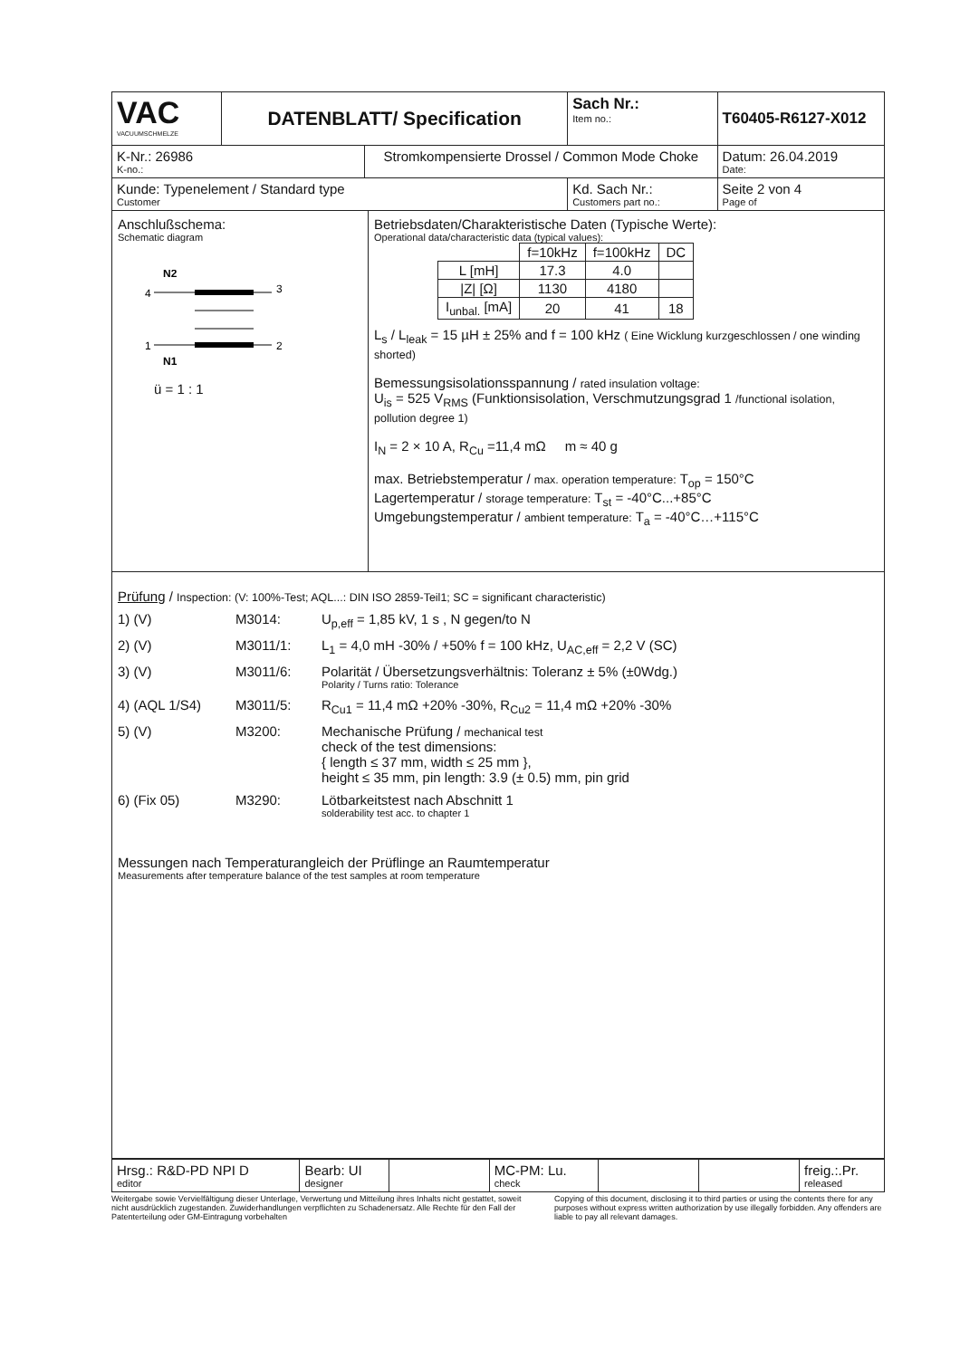| VAC VACUUMSCHMELZE | DATENBLATT/ Specification | | | Sach Nr.: Item no.: | T60405-R6127-X012 | |
| K-Nr.: 26986 K-no.: | | Stromkompensierte Drossel / Common Mode Choke | | | | Datum: 26.04.2019 Date: |
| Kunde: Typenelement / Standard type Customer | | | Kd. Sach Nr.: Customers part no.: | | | Seite 2 von 4 Page of |
Anschlußschema:
Schematic diagram
N2
4
3
1
2
N1
ü = 1 : 1
Betriebsdaten/Charakteristische Daten (Typische Werte):
Operational data/characteristic data (typical values):
| | f=10kHz | f=100kHz | DC |
| L [mH] | 17.3 | 4.0 | |
| /Z/ [Ω] | 1130 | 4180 | |
| I<sub>unbal.</sub> [mA] | 20 | 41 | 18 |
L<sub>s</sub> / L<sub>leak</sub> = 15 µH ± 25% and f = 100 kHz ( Eine Wicklung kurzgeschlossen / one winding shorted)
Bemessungsisolationsspannung / rated insulation voltage:
U<sub>is</sub> = 525 V<sub>RMS</sub> (Funktionsisolation, Verschmutzungsgrad 1 /functional isolation, pollution degree 1)
I<sub>N</sub> = 2 × 10 A, R<sub>Cu</sub> =11,4 mΩ m ≈ 40 g
max. Betriebstemperatur / max. operation temperature: T<sub>op</sub> = 150°C
Lagertemperatur / storage temperature: T<sub>st</sub> = -40°C...+85°C
Umgebungstemperatur / ambient temperature: T<sub>a</sub> = -40°C…+115°C
Prüfung / Inspection: (V: 100%-Test; AQL...: DIN ISO 2859-Teil1; SC = significant characteristic)
1) (V) M3014: U<sub>p,eff</sub> = 1,85 kV, 1 s , N gegen/to N
2) (V) M3011/1: L<sub>1</sub> = 4,0 mH -30% / +50% f = 100 kHz, U<sub>AC,eff</sub> = 2,2 V (SC)
3) (V) M3011/6: Polarität / Übersetzungsverhältnis: Toleranz ± 5% (±0Wdg.)
Polarity / Turns ratio: Tolerance
4) (AQL 1/S4) M3011/5: R<sub>Cu1</sub> = 11,4 mΩ +20% -30%, R<sub>Cu2</sub> = 11,4 mΩ +20% -30%
5) (V) M3200: Mechanische Prüfung / mechanical test
check of the test dimensions:
{ length ≤ 37 mm, width ≤ 25 mm },
height ≤ 35 mm, pin length: 3.9 (± 0.5) mm, pin grid
6) (Fix 05) M3290: Lötbarkeitstest nach Abschnitt 1
solderability test acc. to chapter 1
Messungen nach Temperaturangleich der Prüflinge an Raumtemperatur
Measurements after temperature balance of the test samples at room temperature
| Hrsg.: R&D-PD NPI D editor | Bearb: UI designer | | MC-PM: Lu. check | | | freig.:.Pr. released |
Weitergabe sowie Vervielfältigung dieser Unterlage, Verwertung und Mitteilung ihres Inhalts nicht gestattet, soweit nicht ausdrücklich zugestanden. Zuwiderhandlungen verpflichten zu Schadenersatz. Alle Rechte für den Fall der Patenterteilung oder GM-Eintragung vorbehalten
Copying of this document, disclosing it to third parties or using the contents there for any purposes without express written authorization by use illegally forbidden. Any offenders are liable to pay all relevant damages.